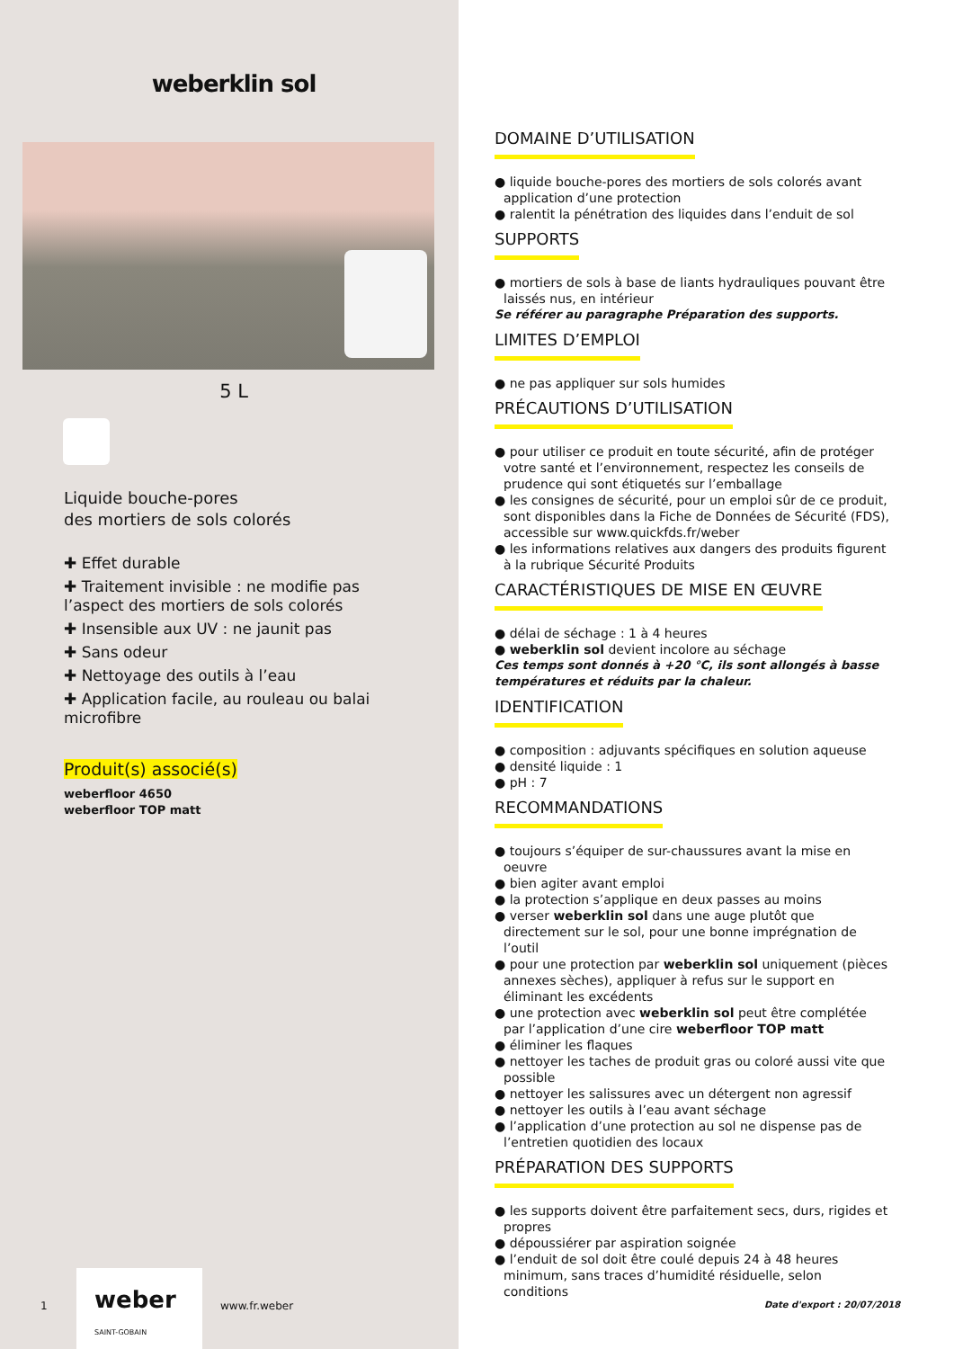weberklin sol
5 L
Liquide bouche-pores
des mortiers de sols colorés
✚ Effet durable
✚ Traitement invisible : ne modifie pas l’aspect des mortiers de sols colorés
✚ Insensible aux UV : ne jaunit pas
✚ Sans odeur
✚ Nettoyage des outils à l’eau
✚ Application facile, au rouleau ou balai microfibre
Produit(s) associé(s)
weberfloor 4650
weberfloor TOP matt
DOMAINE D’UTILISATION
● liquide bouche-pores des mortiers de sols colorés avant application d’une protection
● ralentit la pénétration des liquides dans l’enduit de sol
SUPPORTS
● mortiers de sols à base de liants hydrauliques pouvant être laissés nus, en intérieur
Se référer au paragraphe Préparation des supports.
LIMITES D’EMPLOI
● ne pas appliquer sur sols humides
PRÉCAUTIONS D’UTILISATION
● pour utiliser ce produit en toute sécurité, afin de protéger votre santé et l’environnement, respectez les conseils de prudence qui sont étiquetés sur l’emballage
● les consignes de sécurité, pour un emploi sûr de ce produit, sont disponibles dans la Fiche de Données de Sécurité (FDS), accessible sur www.quickfds.fr/weber
● les informations relatives aux dangers des produits figurent à la rubrique Sécurité Produits
CARACTÉRISTIQUES DE MISE EN ŒUVRE
● délai de séchage : 1 à 4 heures
● weberklin sol devient incolore au séchage
Ces temps sont donnés à +20 °C, ils sont allongés à basse températures et réduits par la chaleur.
IDENTIFICATION
● composition : adjuvants spécifiques en solution aqueuse
● densité liquide : 1
● pH : 7
RECOMMANDATIONS
● toujours s’équiper de sur-chaussures avant la mise en oeuvre
● bien agiter avant emploi
● la protection s’applique en deux passes au moins
● verser weberklin sol dans une auge plutôt que directement sur le sol, pour une bonne imprégnation de l’outil
● pour une protection par weberklin sol uniquement (pièces annexes sèches), appliquer à refus sur le support en éliminant les excédents
● une protection avec weberklin sol peut être complétée par l’application d’une cire weberfloor TOP matt
● éliminer les flaques
● nettoyer les taches de produit gras ou coloré aussi vite que possible
● nettoyer les salissures avec un détergent non agressif
● nettoyer les outils à l’eau avant séchage
● l’application d’une protection au sol ne dispense pas de l’entretien quotidien des locaux
PRÉPARATION DES SUPPORTS
● les supports doivent être parfaitement secs, durs, rigides et propres
● dépoussiérer par aspiration soignée
● l’enduit de sol doit être coulé depuis 24 à 48 heures minimum, sans traces d’humidité résiduelle, selon conditions
1
weber
SAINT-GOBAIN
www.fr.weber Date d'export : 20/07/2018